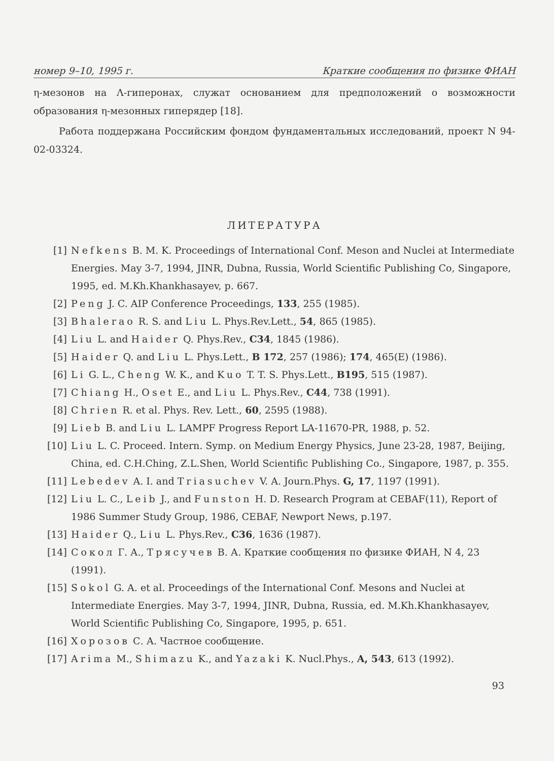номер 9–10, 1995 г. Краткие сообщения по физике ФИАН
η-мезонов на Λ-гиперонах, служат основанием для предположений о возможности образования η-мезонных гиперядер [18].
Работа поддержана Российским фондом фундаментальных исследований, проект N 94-02-03324.
ЛИТЕРАТУРА
[1] Nefkens B. M. K. Proceedings of International Conf. Meson and Nuclei at Intermediate Energies. May 3-7, 1994, JINR, Dubna, Russia, World Scientific Publishing Co, Singapore, 1995, ed. M.Kh.Khankhasayev, p. 667.
[2] Peng J. C. AIP Conference Proceedings, 133, 255 (1985).
[3] Bhalerao R. S. and Liu L. Phys.Rev.Lett., 54, 865 (1985).
[4] Liu L. and Haider Q. Phys.Rev., C34, 1845 (1986).
[5] Haider Q. and Liu L. Phys.Lett., B 172, 257 (1986); 174, 465(E) (1986).
[6] Li G. L., Cheng W. K., and Kuo T. T. S. Phys.Lett., B195, 515 (1987).
[7] Chiang H., Oset E., and Liu L. Phys.Rev., C44, 738 (1991).
[8] Chrien R. et al. Phys. Rev. Lett., 60, 2595 (1988).
[9] Lieb B. and Liu L. LAMPF Progress Report LA-11670-PR, 1988, p. 52.
[10] Liu L. C. Proceed. Intern. Symp. on Medium Energy Physics, June 23-28, 1987, Beijing, China, ed. C.H.Ching, Z.L.Shen, World Scientific Publishing Co., Singapore, 1987, p. 355.
[11] Lebedev A. I. and Triasuchev V. A. Journ.Phys. G, 17, 1197 (1991).
[12] Liu L. C., Leib J., and Funston H. D. Research Program at CEBAF(11), Report of 1986 Summer Study Group, 1986, CEBAF, Newport News, p.197.
[13] Haider Q., Liu L. Phys.Rev., C36, 1636 (1987).
[14] Сокол Г. А., Трясучев В. А. Краткие сообщения по физике ФИАН, N 4, 23 (1991).
[15] Sokol G. A. et al. Proceedings of the International Conf. Mesons and Nuclei at Intermediate Energies. May 3-7, 1994, JINR, Dubna, Russia, ed. M.Kh.Khankhasayev, World Scientific Publishing Co, Singapore, 1995, p. 651.
[16] Хорозов С. А. Частное сообщение.
[17] Arima M., Shimazu K., and Yazaki K. Nucl.Phys., A, 543, 613 (1992).
93